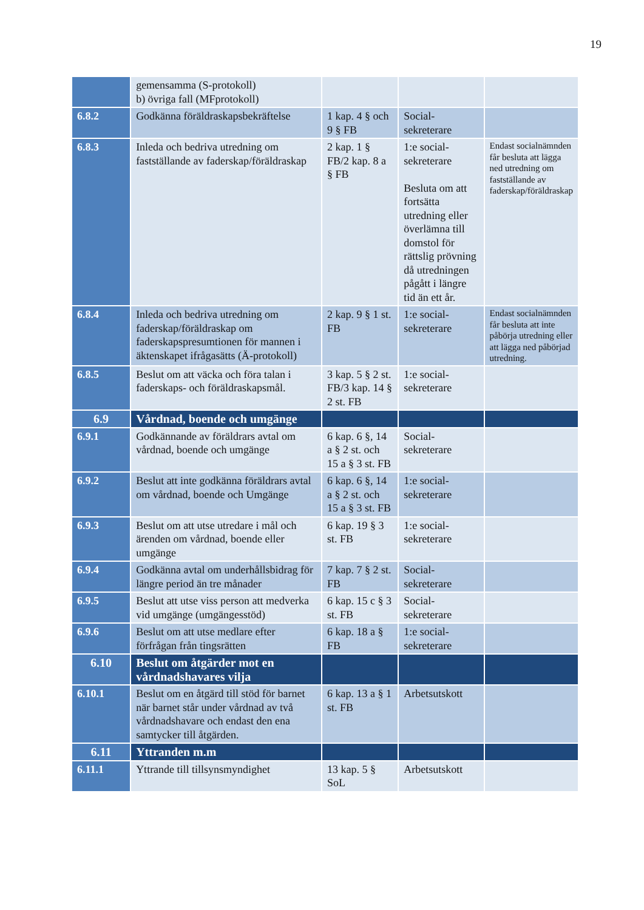19
| | gemensamma (S-protokoll) b) övriga fall (MFprotokoll) | | | |
| 6.8.2 | Godkänna föräldraskapsbekräftelse | 1 kap. 4 § och 9 § FB | Social-sekreterare | |
| 6.8.3 | Inleda och bedriva utredning om fastställande av faderskap/föräldraskap | 2 kap. 1 § FB/2 kap. 8 a § FB | 1:e social-sekreterare Besluta om att fortsätta utredning eller överlämna till domstol för rättslig prövning då utredningen pågått i längre tid än ett år. | Endast socialnämnden får besluta att lägga ned utredning om fastställande av faderskap/föräldraskap |
| 6.8.4 | Inleda och bedriva utredning om faderskap/föräldraskap om faderskapspresumtionen för mannen i äktenskapet ifrågasätts (Ä-protokoll) | 2 kap. 9 § 1 st. FB | 1:e social-sekreterare | Endast socialnämnden får besluta att inte påbörja utredning eller att lägga ned påbörjad utredning. |
| 6.8.5 | Beslut om att väcka och föra talan i faderskaps- och föräldraskapsmål. | 3 kap. 5 § 2 st. FB/3 kap. 14 § 2 st. FB | 1:e social-sekreterare | |
| 6.9 | Vårdnad, boende och umgänge | | | |
| 6.9.1 | Godkännande av föräldrars avtal om vårdnad, boende och umgänge | 6 kap. 6 §, 14 a § 2 st. och 15 a § 3 st. FB | Social-sekreterare | |
| 6.9.2 | Beslut att inte godkänna föräldrars avtal om vårdnad, boende och Umgänge | 6 kap. 6 §, 14 a § 2 st. och 15 a § 3 st. FB | 1:e social-sekreterare | |
| 6.9.3 | Beslut om att utse utredare i mål och ärenden om vårdnad, boende eller umgänge | 6 kap. 19 § 3 st. FB | 1:e social-sekreterare | |
| 6.9.4 | Godkänna avtal om underhållsbidrag för längre period än tre månader | 7 kap. 7 § 2 st. FB | Social-sekreterare | |
| 6.9.5 | Beslut att utse viss person att medverka vid umgänge (umgängesstöd) | 6 kap. 15 c § 3 st. FB | Social-sekreterare | |
| 6.9.6 | Beslut om att utse medlare efter förfrågan från tingsrätten | 6 kap. 18 a § FB | 1:e social-sekreterare | |
| 6.10 | Beslut om åtgärder mot en vårdnadshavares vilja | | | |
| 6.10.1 | Beslut om en åtgärd till stöd för barnet när barnet står under vårdnad av två vårdnadshavare och endast den ena samtycker till åtgärden. | 6 kap. 13 a § 1 st. FB | Arbetsutskott | |
| 6.11 | Yttranden m.m | | | |
| 6.11.1 | Yttrande till tillsynsmyndighet | 13 kap. 5 § SoL | Arbetsutskott | |